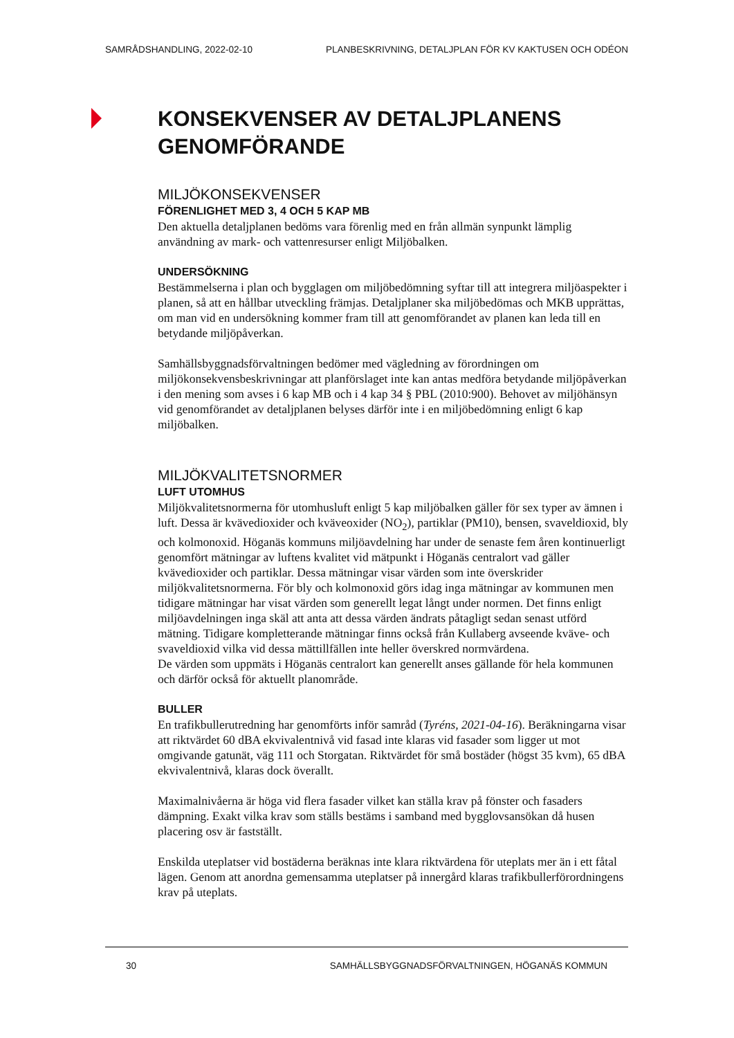SAMRÅDSHANDLING, 2022-02-10 PLANBESKRIVNING, DETALJPLAN FÖR KV KAKTUSEN OCH ODÉON
KONSEKVENSER AV DETALJPLANENS GENOMFÖRANDE
MILJÖKONSEKVENSER
FÖRENLIGHET MED 3, 4 OCH 5 KAP MB
Den aktuella detaljplanen bedöms vara förenlig med en från allmän synpunkt lämplig användning av mark- och vattenresurser enligt Miljöbalken.
UNDERSÖKNING
Bestämmelserna i plan och bygglagen om miljöbedömning syftar till att integrera miljöaspekter i planen, så att en hållbar utveckling främjas. Detaljplaner ska miljöbedömas och MKB upprättas, om man vid en undersökning kommer fram till att genomförandet av planen kan leda till en betydande miljöpåverkan.
Samhällsbyggnadsförvaltningen bedömer med vägledning av förordningen om miljökonsekvensbeskrivningar att planförslaget inte kan antas medföra betydande miljöpåverkan i den mening som avses i 6 kap MB och i 4 kap 34 § PBL (2010:900). Behovet av miljöhänsyn vid genomförandet av detaljplanen belyses därför inte i en miljöbedömning enligt 6 kap miljöbalken.
MILJÖKVALITETSNORMER
LUFT UTOMHUS
Miljökvalitetsnormerna för utomhusluft enligt 5 kap miljöbalken gäller för sex typer av ämnen i luft. Dessa är kvävedioxider och kväveoxider (NO<sub>2</sub>), partiklar (PM10), bensen, svaveldioxid, bly och kolmonoxid. Höganäs kommuns miljöavdelning har under de senaste fem åren kontinuerligt genomfört mätningar av luftens kvalitet vid mätpunkt i Höganäs centralort vad gäller kvävedioxider och partiklar. Dessa mätningar visar värden som inte överskrider miljökvalitetsnormerna. För bly och kolmonoxid görs idag inga mätningar av kommunen men tidigare mätningar har visat värden som generellt legat långt under normen. Det finns enligt miljöavdelningen inga skäl att anta att dessa värden ändrats påtagligt sedan senast utförd mätning. Tidigare kompletterande mätningar finns också från Kullaberg avseende kväve- och svaveldioxid vilka vid dessa mättillfällen inte heller överskred normvärdena.
De värden som uppmäts i Höganäs centralort kan generellt anses gällande för hela kommunen och därför också för aktuellt planområde.
BULLER
En trafikbullerutredning har genomförts inför samråd (Tyréns, 2021-04-16). Beräkningarna visar att riktvärdet 60 dBA ekvivalentnivå vid fasad inte klaras vid fasader som ligger ut mot omgivande gatunät, väg 111 och Storgatan. Riktvärdet för små bostäder (högst 35 kvm), 65 dBA ekvivalentnivå, klaras dock överallt.
Maximalnivåerna är höga vid flera fasader vilket kan ställa krav på fönster och fasaders dämpning. Exakt vilka krav som ställs bestäms i samband med bygglovsansökan då husen placering osv är fastställt.
Enskilda uteplatser vid bostäderna beräknas inte klara riktvärdena för uteplats mer än i ett fåtal lägen. Genom att anordna gemensamma uteplatser på innergård klaras trafikbuller­förordningens krav på uteplats.
30 SAMHÄLLSBYGGNADSFÖRVALTNINGEN, HÖGANÄS KOMMUN